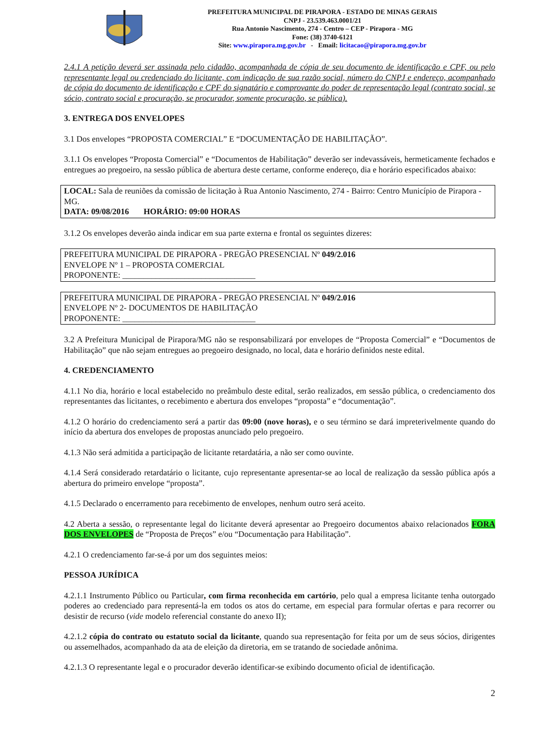PREFEITURA MUNICIPAL DE PIRAPORA - ESTADO DE MINAS GERAIS
CNPJ - 23.539.463.0001/21
Rua Antonio Nascimento, 274 - Centro – CEP - Pirapora - MG
Fone: (38) 3740-6121
Site: www.pirapora.mg.gov.br - Email: licitacao@pirapora.mg.gov.br
2.4.1 A petição deverá ser assinada pelo cidadão, acompanhada de cópia de seu documento de identificação e CPF, ou pelo representante legal ou credenciado do licitante, com indicação de sua razão social, número do CNPJ e endereço, acompanhado de cópia do documento de identificação e CPF do signatário e comprovante do poder de representação legal (contrato social, se sócio, contrato social e procuração, se procurador, somente procuração, se pública).
3. ENTREGA DOS ENVELOPES
3.1 Dos envelopes “PROPOSTA COMERCIAL” E “DOCUMENTAÇÃO DE HABILITAÇÃO”.
3.1.1 Os envelopes “Proposta Comercial” e “Documentos de Habilitação” deverão ser indevassáveis, hermeticamente fechados e entregues ao pregoeiro, na sessão pública de abertura deste certame, conforme endereço, dia e horário especificados abaixo:
LOCAL: Sala de reuniões da comissão de licitação à Rua Antonio Nascimento, 274 - Bairro: Centro Município de Pirapora - MG.
DATA: 09/08/2016 HORÁRIO: 09:00 HORAS
3.1.2 Os envelopes deverão ainda indicar em sua parte externa e frontal os seguintes dizeres:
PREFEITURA MUNICIPAL DE PIRAPORA - PREGÃO PRESENCIAL Nº 049/2.016
ENVELOPE Nº 1 – PROPOSTA COMERCIAL
PROPONENTE: ________________________________
PREFEITURA MUNICIPAL DE PIRAPORA - PREGÃO PRESENCIAL Nº 049/2.016
ENVELOPE Nº 2- DOCUMENTOS DE HABILITAÇÃO
PROPONENTE: ________________________________
3.2 A Prefeitura Municipal de Pirapora/MG não se responsabilizará por envelopes de “Proposta Comercial” e “Documentos de Habilitação” que não sejam entregues ao pregoeiro designado, no local, data e horário definidos neste edital.
4. CREDENCIAMENTO
4.1.1 No dia, horário e local estabelecido no preâmbulo deste edital, serão realizados, em sessão pública, o credenciamento dos representantes das licitantes, o recebimento e abertura dos envelopes “proposta” e “documentação”.
4.1.2 O horário do credenciamento será a partir das 09:00 (nove horas), e o seu término se dará impreterivelmente quando do início da abertura dos envelopes de propostas anunciado pelo pregoeiro.
4.1.3 Não será admitida a participação de licitante retardatária, a não ser como ouvinte.
4.1.4 Será considerado retardatário o licitante, cujo representante apresentar-se ao local de realização da sessão pública após a abertura do primeiro envelope “proposta”.
4.1.5 Declarado o encerramento para recebimento de envelopes, nenhum outro será aceito.
4.2 Aberta a sessão, o representante legal do licitante deverá apresentar ao Pregoeiro documentos abaixo relacionados FORA DOS ENVELOPES de “Proposta de Preços” e/ou “Documentação para Habilitação”.
4.2.1 O credenciamento far-se-á por um dos seguintes meios:
PESSOA JURÍDICA
4.2.1.1 Instrumento Público ou Particular, com firma reconhecida em cartório, pelo qual a empresa licitante tenha outorgado poderes ao credenciado para representá-la em todos os atos do certame, em especial para formular ofertas e para recorrer ou desistir de recurso (vide modelo referencial constante do anexo II);
4.2.1.2 cópia do contrato ou estatuto social da licitante, quando sua representação for feita por um de seus sócios, dirigentes ou assemelhados, acompanhado da ata de eleição da diretoria, em se tratando de sociedade anônima.
4.2.1.3 O representante legal e o procurador deverão identificar-se exibindo documento oficial de identificação.
2